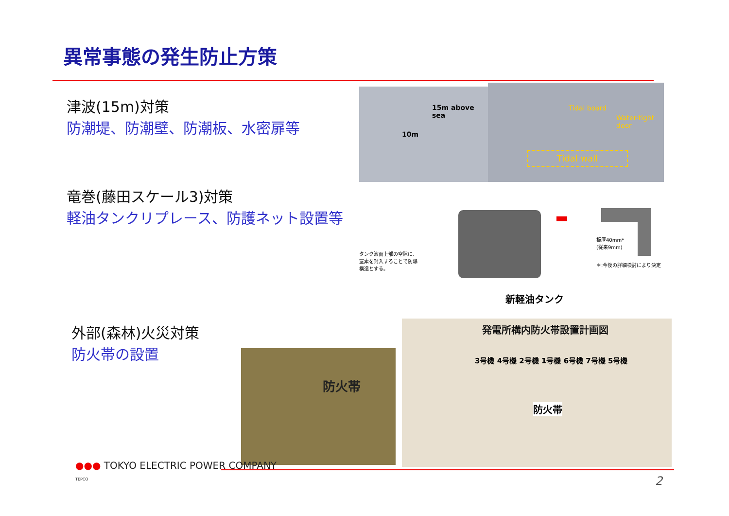異常事態の発生防止方策
津波(15m)対策
防潮堤、防潮壁、防潮板、水密扉等
竜巻(藤田スケール3)対策
軽油タンクリプレース、防護ネット設置等
外部(森林)火災対策
防火帯の設置
15m above sea
10m
Tidal board
Water-tight door
Tidal wall
タンク液面上部の空隙に、窒素を封入することで防爆構造とする。
板厚40mm*
(従来9mm)
＊:今後の詳細検討により決定
新軽油タンク
防火帯
発電所構内防火帯設置計画図
3号機 4号機 2号機 1号機 6号機 7号機 5号機
防火帯
●●● TOKYO ELECTRIC POWER COMPANY
TEPCO
2